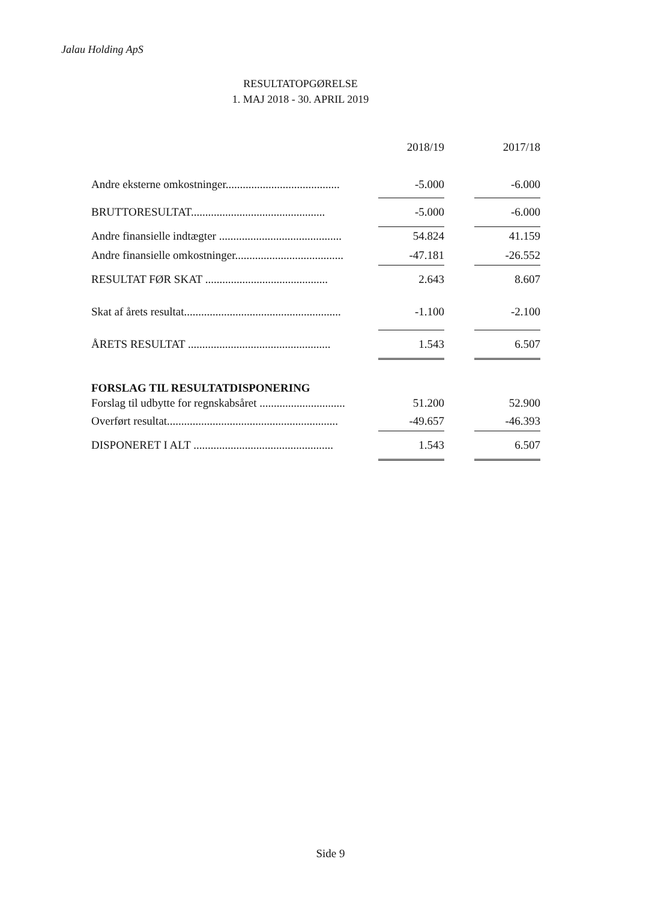Jalau Holding ApS
RESULTATOPGØRELSE
1. MAJ 2018 - 30. APRIL 2019
| | 2018/19 | | 2017/18 |
| Andre eksterne omkostninger........................................ | -5.000 | | -6.000 |
| BRUTTORESULTAT............................................... | -5.000 | | -6.000 |
| Andre finansielle indtægter ........................................... | 54.824 | | 41.159 |
| Andre finansielle omkostninger...................................... | -47.181 | | -26.552 |
| RESULTAT FØR SKAT ........................................... | 2.643 | | 8.607 |
| Skat af årets resultat....................................................... | -1.100 | | -2.100 |
| ÅRETS RESULTAT .................................................. | 1.543 | | 6.507 |
| FORSLAG TIL RESULTATDISPONERING | | | |
| Forslag til udbytte for regnskabsåret .............................. | 51.200 | | 52.900 |
| Overført resultat............................................................ | -49.657 | | -46.393 |
| DISPONERET I ALT ................................................. | 1.543 | | 6.507 |
Side 9